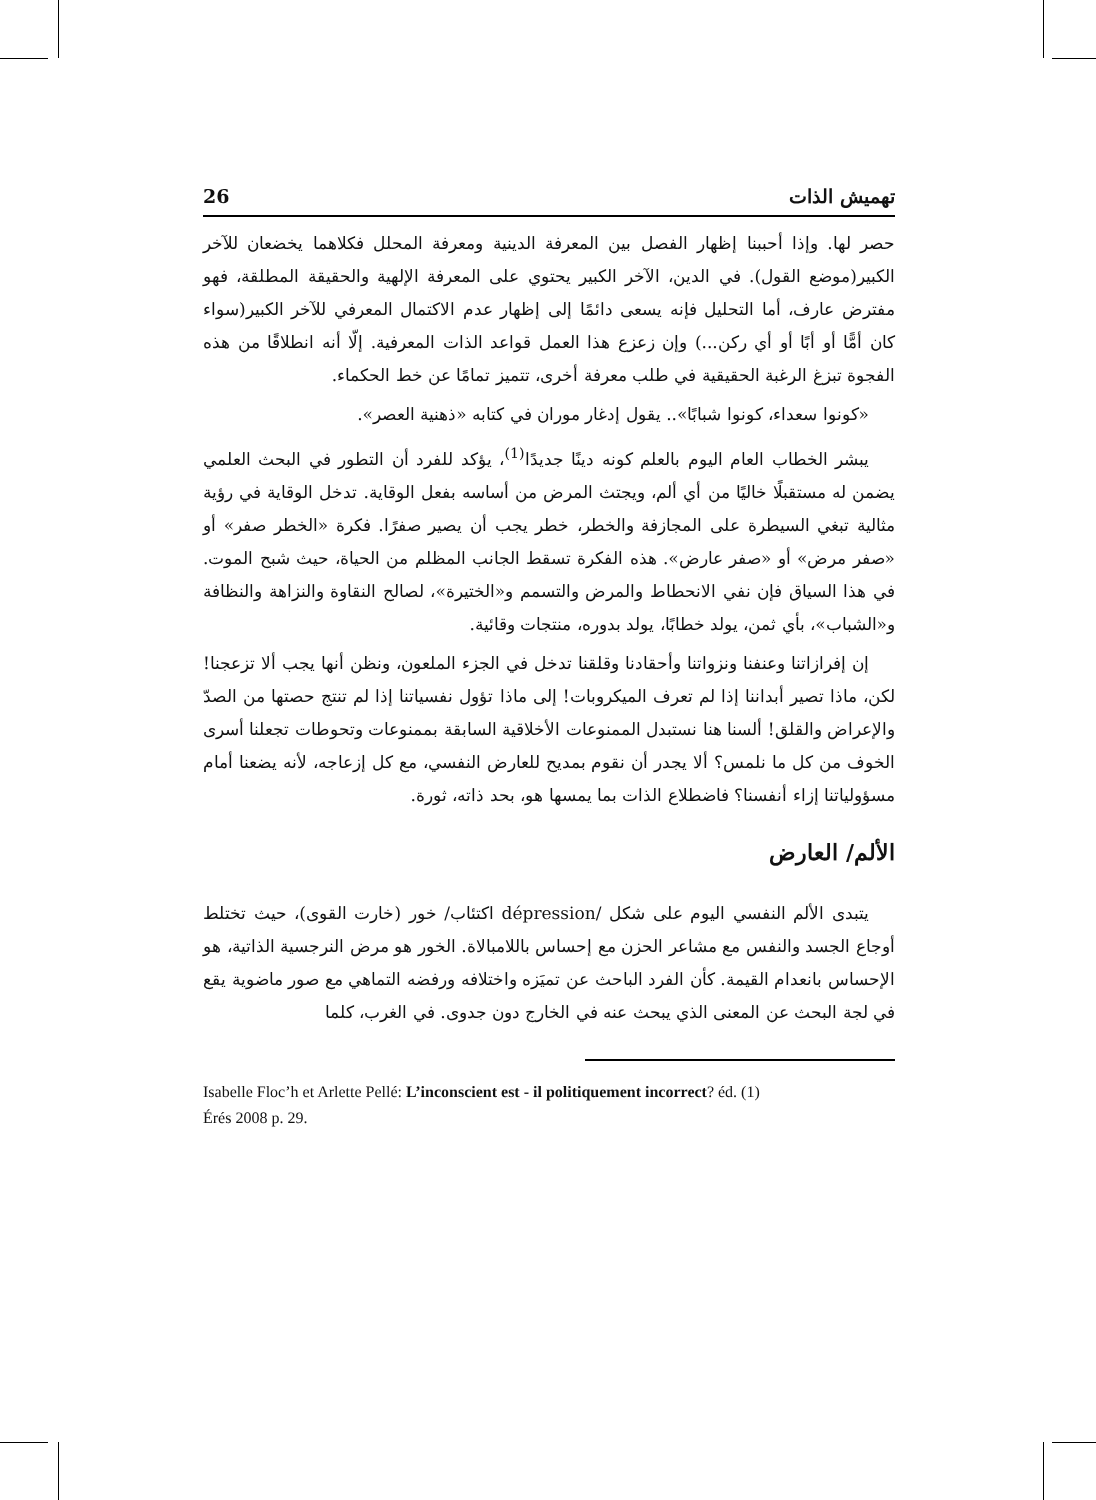26 تهميش الذات
حصر لها. وإذا أحببنا إظهار الفصل بين المعرفة الدينية ومعرفة المحلل فكلاهما يخضعان للآخر الكبير(موضع القول). في الدين، الآخر الكبير يحتوي على المعرفة الإلهية والحقيقة المطلقة، فهو مفترض عارف، أما التحليل فإنه يسعى دائمًا إلى إظهار عدم الاكتمال المعرفي للآخر الكبير(سواء كان أمًّا أو أبًا أو أي ركن...) وإن زعزع هذا العمل قواعد الذات المعرفية. إلّا أنه انطلاقًا من هذه الفجوة تبزغ الرغبة الحقيقية في طلب معرفة أخرى، تتميز تمامًا عن خط الحكماء.
«كونوا سعداء، كونوا شبابًا».. يقول إدغار موران في كتابه «ذهنية العصر».
يبشر الخطاب العام اليوم بالعلم كونه دينًا جديدًا<sup>(1)</sup>، يؤكد للفرد أن التطور في البحث العلمي يضمن له مستقبلًا خاليًا من أي ألم، ويجتث المرض من أساسه بفعل الوقاية. تدخل الوقاية في رؤية مثالية تبغي السيطرة على المجازفة والخطر، خطر يجب أن يصير صفرًا. فكرة «الخطر صفر» أو «صفر مرض» أو «صفر عارض». هذه الفكرة تسقط الجانب المظلم من الحياة، حيث شبح الموت. في هذا السياق فإن نفي الانحطاط والمرض والتسمم و«الختيرة»، لصالح النقاوة والنزاهة والنظافة و«الشباب»، بأي ثمن، يولد خطابًا، يولد بدوره، منتجات وقائية.
إن إفرازاتنا وعنفنا ونزواتنا وأحقادنا وقلقنا تدخل في الجزء الملعون، ونظن أنها يجب ألا تزعجنا! لكن، ماذا تصير أبداننا إذا لم تعرف الميكروبات! إلى ماذا تؤول نفسياتنا إذا لم تنتج حصتها من الصدّ والإعراض والقلق! ألسنا هنا نستبدل الممنوعات الأخلاقية السابقة بممنوعات وتحوطات تجعلنا أسرى الخوف من كل ما نلمس؟ ألا يجدر أن نقوم بمديح للعارض النفسي، مع كل إزعاجه، لأنه يضعنا أمام مسؤولياتنا إزاء أنفسنا؟ فاضطلاع الذات بما يمسها هو، بحد ذاته، ثورة.
الألم/ العارض
يتبدى الألم النفسي اليوم على شكل /dépression اكتئاب/ خور (خارت القوى)، حيث تختلط أوجاع الجسد والنفس مع مشاعر الحزن مع إحساس باللامبالاة. الخور هو مرض النرجسية الذاتية، هو الإحساس بانعدام القيمة. كأن الفرد الباحث عن تميَزه واختلافه ورفضه التماهي مع صور ماضوية يقع في لجة البحث عن المعنى الذي يبحث عنه في الخارج دون جدوى. في الغرب، كلما
Isabelle Floc’h et Arlette Pellé: L’inconscient est - il politiquement incorrect? éd. (1)
Érés 2008 p. 29.